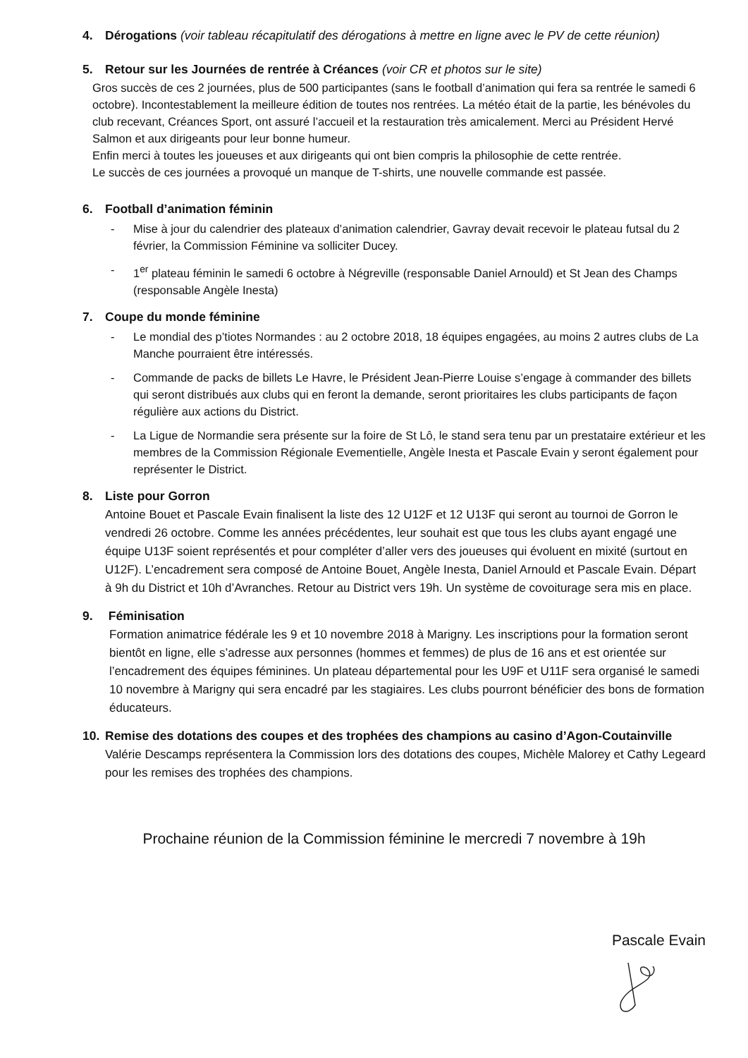4. Dérogations (voir tableau récapitulatif des dérogations à mettre en ligne avec le PV de cette réunion)
5. Retour sur les Journées de rentrée à Créances (voir CR et photos sur le site)
Gros succès de ces 2 journées, plus de 500 participantes (sans le football d’animation qui fera sa rentrée le samedi 6 octobre). Incontestablement la meilleure édition de toutes nos rentrées. La météo était de la partie, les bénévoles du club recevant, Créances Sport, ont assuré l’accueil et la restauration très amicalement. Merci au Président Hervé Salmon et aux dirigeants pour leur bonne humeur.
Enfin merci à toutes les joueuses et aux dirigeants qui ont bien compris la philosophie de cette rentrée.
Le succès de ces journées a provoqué un manque de T-shirts, une nouvelle commande est passée.
6. Football d’animation féminin
- Mise à jour du calendrier des plateaux d’animation calendrier, Gavray devait recevoir le plateau futsal du 2 février, la Commission Féminine va solliciter Ducey.
- 1<sup>er</sup> plateau féminin le samedi 6 octobre à Négreville (responsable Daniel Arnould) et St Jean des Champs (responsable Angèle Inesta)
7. Coupe du monde féminine
- Le mondial des p’tiotes Normandes : au 2 octobre 2018, 18 équipes engagées, au moins 2 autres clubs de La Manche pourraient être intéressés.
- Commande de packs de billets Le Havre, le Président Jean-Pierre Louise s’engage à commander des billets qui seront distribués aux clubs qui en feront la demande, seront prioritaires les clubs participants de façon régulière aux actions du District.
- La Ligue de Normandie sera présente sur la foire de St Lô, le stand sera tenu par un prestataire extérieur et les membres de la Commission Régionale Evementielle, Angèle Inesta et Pascale Evain y seront également pour représenter le District.
8. Liste pour Gorron
Antoine Bouet et Pascale Evain finalisent la liste des 12 U12F et 12 U13F qui seront au tournoi de Gorron le vendredi 26 octobre. Comme les années précédentes, leur souhait est que tous les clubs ayant engagé une équipe U13F soient représentés et pour compléter d’aller vers des joueuses qui évoluent en mixité (surtout en U12F). L’encadrement sera composé de Antoine Bouet, Angèle Inesta, Daniel Arnould et Pascale Evain. Départ à 9h du District et 10h d’Avranches. Retour au District vers 19h. Un système de covoiturage sera mis en place.
9. Féminisation
Formation animatrice fédérale les 9 et 10 novembre 2018 à Marigny. Les inscriptions pour la formation seront bientôt en ligne, elle s’adresse aux personnes (hommes et femmes) de plus de 16 ans et est orientée sur l’encadrement des équipes féminines. Un plateau départemental pour les U9F et U11F sera organisé le samedi 10 novembre à Marigny qui sera encadré par les stagiaires. Les clubs pourront bénéficier des bons de formation éducateurs.
10. Remise des dotations des coupes et des trophées des champions au casino d’Agon-Coutainville
Valérie Descamps représentera la Commission lors des dotations des coupes, Michèle Malorey et Cathy Legeard pour les remises des trophées des champions.
Prochaine réunion de la Commission féminine le mercredi 7 novembre à 19h
Pascale Evain